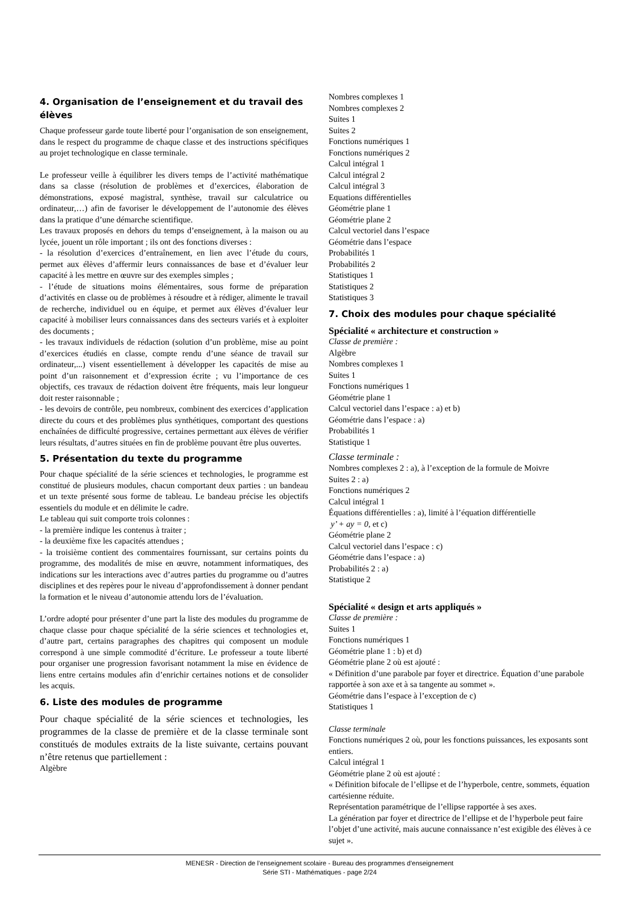4. Organisation de l’enseignement et du travail des élèves
Chaque professeur garde toute liberté pour l’organisation de son enseignement, dans le respect du programme de chaque classe et des instructions spécifiques au projet technologique en classe terminale.
Le professeur veille à équilibrer les divers temps de l’activité mathématique dans sa classe (résolution de problèmes et d’exercices, élaboration de démonstrations, exposé magistral, synthèse, travail sur calculatrice ou ordinateur,…) afin de favoriser le développement de l’autonomie des élèves dans la pratique d’une démarche scientifique.
Les travaux proposés en dehors du temps d’enseignement, à la maison ou au lycée, jouent un rôle important ; ils ont des fonctions diverses :
- la résolution d’exercices d’entraînement, en lien avec l’étude du cours, permet aux élèves d’affermir leurs connaissances de base et d’évaluer leur capacité à les mettre en œuvre sur des exemples simples ;
- l’étude de situations moins élémentaires, sous forme de préparation d’activités en classe ou de problèmes à résoudre et à rédiger, alimente le travail de recherche, individuel ou en équipe, et permet aux élèves d’évaluer leur capacité à mobiliser leurs connaissances dans des secteurs variés et à exploiter des documents ;
- les travaux individuels de rédaction (solution d’un problème, mise au point d’exercices étudiés en classe, compte rendu d’une séance de travail sur ordinateur,...) visent essentiellement à développer les capacités de mise au point d’un raisonnement et d’expression écrite ; vu l’importance de ces objectifs, ces travaux de rédaction doivent être fréquents, mais leur longueur doit rester raisonnable ;
- les devoirs de contrôle, peu nombreux, combinent des exercices d’application directe du cours et des problèmes plus synthétiques, comportant des questions enchaînées de difficulté progressive, certaines permettant aux élèves de vérifier leurs résultats, d’autres situées en fin de problème pouvant être plus ouvertes.
5. Présentation du texte du programme
Pour chaque spécialité de la série sciences et technologies, le programme est constitué de plusieurs modules, chacun comportant deux parties : un bandeau et un texte présenté sous forme de tableau. Le bandeau précise les objectifs essentiels du module et en délimite le cadre.
Le tableau qui suit comporte trois colonnes :
- la première indique les contenus à traiter ;
- la deuxième fixe les capacités attendues ;
- la troisième contient des commentaires fournissant, sur certains points du programme, des modalités de mise en œuvre, notamment informatiques, des indications sur les interactions avec d’autres parties du programme ou d’autres disciplines et des repères pour le niveau d’approfondissement à donner pendant la formation et le niveau d’autonomie attendu lors de l’évaluation.
L’ordre adopté pour présenter d’une part la liste des modules du programme de chaque classe pour chaque spécialité de la série sciences et technologies et, d’autre part, certains paragraphes des chapitres qui composent un module correspond à une simple commodité d’écriture. Le professeur a toute liberté pour organiser une progression favorisant notamment la mise en évidence de liens entre certains modules afin d’enrichir certaines notions et de consolider les acquis.
6. Liste des modules de programme
Pour chaque spécialité de la série sciences et technologies, les programmes de la classe de première et de la classe terminale sont constitués de modules extraits de la liste suivante, certains pouvant n’être retenus que partiellement :
Algèbre
Nombres complexes 1
Nombres complexes 2
Suites 1
Suites 2
Fonctions numériques 1
Fonctions numériques 2
Calcul intégral 1
Calcul intégral 2
Calcul intégral 3
Equations différentielles
Géométrie plane 1
Géométrie plane 2
Calcul vectoriel dans l’espace
Géométrie dans l’espace
Probabilités 1
Probabilités 2
Statistiques 1
Statistiques 2
Statistiques 3
7. Choix des modules pour chaque spécialité
Spécialité « architecture et construction »
Classe de première :
Algèbre
Nombres complexes 1
Suites 1
Fonctions numériques 1
Géométrie plane 1
Calcul vectoriel dans l’espace : a) et b)
Géométrie dans l’espace : a)
Probabilités 1
Statistique 1
Classe terminale :
Nombres complexes 2 : a), à l’exception de la formule de Moivre
Suites 2 : a)
Fonctions numériques 2
Calcul intégral 1
Équations différentielles : a), limité à l’équation différentielle
y’ + ay = 0, et c)
Géométrie plane 2
Calcul vectoriel dans l’espace : c)
Géométrie dans l’espace : a)
Probabilités 2 : a)
Statistique 2
Spécialité « design et arts appliqués »
Classe de première :
Suites 1
Fonctions numériques 1
Géométrie plane 1 : b) et d)
Géométrie plane 2 où est ajouté :
« Définition d’une parabole par foyer et directrice. Équation d’une parabole rapportée à son axe et à sa tangente au sommet ».
Géométrie dans l’espace à l’exception de c)
Statistiques 1
Classe terminale
Fonctions numériques 2 où, pour les fonctions puissances, les exposants sont entiers.
Calcul intégral 1
Géométrie plane 2 où est ajouté :
« Définition bifocale de l’ellipse et de l’hyperbole, centre, sommets, équation cartésienne réduite.
Représentation paramétrique de l’ellipse rapportée à ses axes.
La génération par foyer et directrice de l’ellipse et de l’hyperbole peut faire l’objet d’une activité, mais aucune connaissance n’est exigible des élèves à ce sujet ».
MENESR - Direction de l’enseignement scolaire - Bureau des programmes d'enseignement
Série STI - Mathématiques - page 2/24